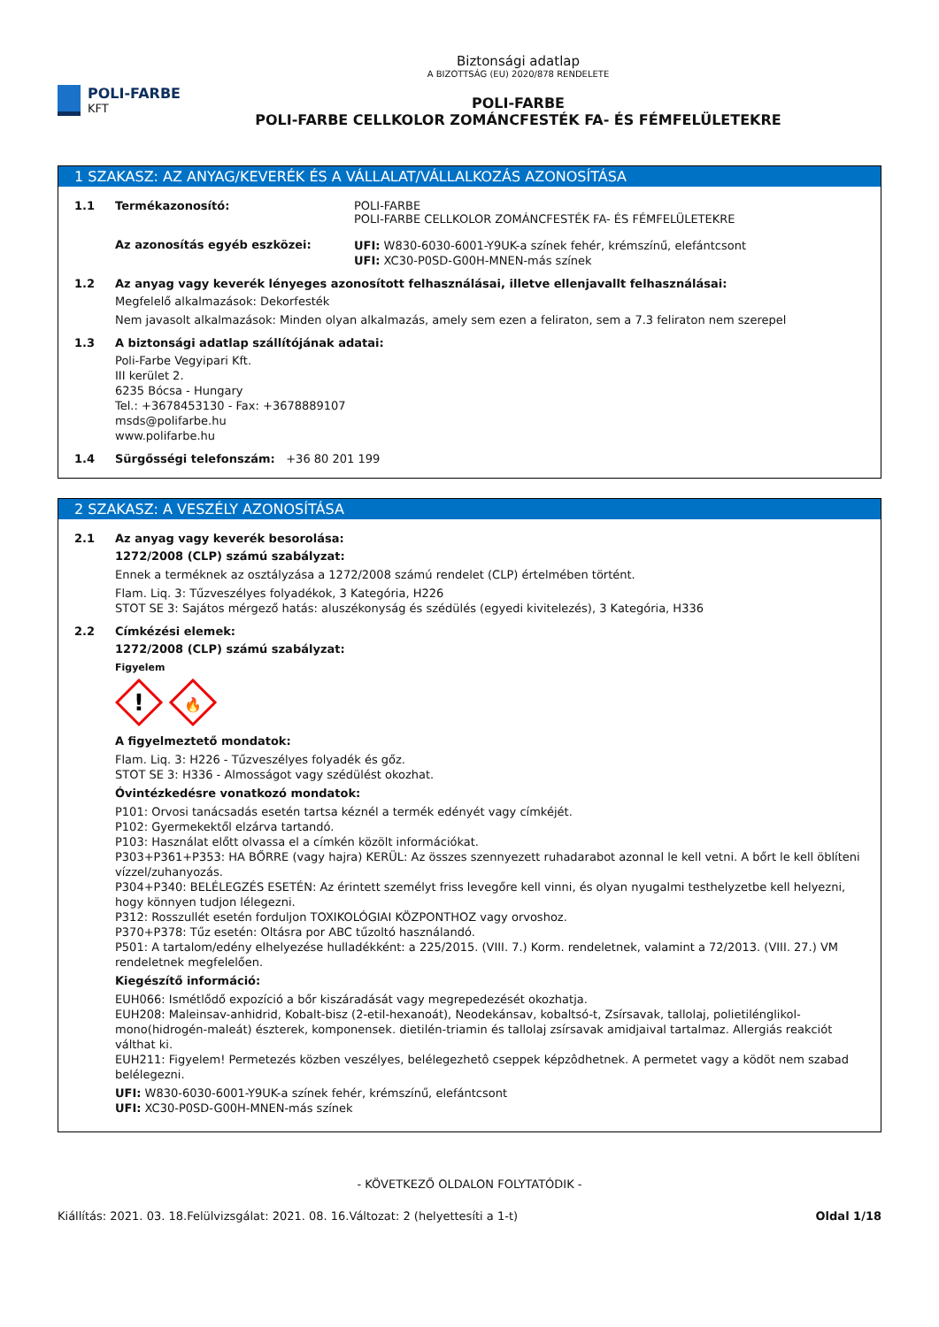POLI-FARBE
KFT
Biztonsági adatlap
A BIZOTTSÁG (EU) 2020/878 RENDELETE
POLI-FARBE
POLI-FARBE CELLKOLOR ZOMÁNCFESTÉK FA- ÉS FÉMFELÜLETEKRE
1 SZAKASZ: AZ ANYAG/KEVERÉK ÉS A VÁLLALAT/VÁLLALKOZÁS AZONOSÍTÁSA
1.1 Termékazonosító:
Az azonosítás egyéb eszközei:
POLI-FARBE
POLI-FARBE CELLKOLOR ZOMÁNCFESTÉK FA- ÉS FÉMFELÜLETEKRE
UFI: W830-6030-6001-Y9UK-a színek fehér, krémszínű, elefántcsont
UFI: XC30-P0SD-G00H-MNEN-más színek
1.2 Az anyag vagy keverék lényeges azonosított felhasználásai, illetve ellenjavallt felhasználásai:
Megfelelő alkalmazások: Dekorfesték
Nem javasolt alkalmazások: Minden olyan alkalmazás, amely sem ezen a feliraton, sem a 7.3 feliraton nem szerepel
1.3 A biztonsági adatlap szállítójának adatai:
Poli-Farbe Vegyipari Kft.
III kerület 2.
6235 Bócsa - Hungary
Tel.: +3678453130 - Fax: +3678889107
msds@polifarbe.hu
www.polifarbe.hu
1.4 Sürgősségi telefonszám: +36 80 201 199
2 SZAKASZ: A VESZÉLY AZONOSÍTÁSA
2.1 Az anyag vagy keverék besorolása:
1272/2008 (CLP) számú szabályzat:
Ennek a terméknek az osztályzása a 1272/2008 számú rendelet (CLP) értelmében történt.
Flam. Liq. 3: Tűzveszélyes folyadékok, 3 Kategória, H226
STOT SE 3: Sajátos mérgező hatás: aluszékonyság és szédülés (egyedi kivitelezés), 3 Kategória, H336
2.2 Címkézési elemek:
1272/2008 (CLP) számú szabályzat:
Figyelem
!
🔥
A figyelmeztető mondatok:
Flam. Liq. 3: H226 - Tűzveszélyes folyadék és gőz.
STOT SE 3: H336 - Almosságot vagy szédülést okozhat.
Óvintézkedésre vonatkozó mondatok:
P101: Orvosi tanácsadás esetén tartsa kéznél a termék edényét vagy címkéjét.
P102: Gyermekektől elzárva tartandó.
P103: Használat előtt olvassa el a címkén közölt információkat.
P303+P361+P353: HA BŐRRE (vagy hajra) KERÜL: Az összes szennyezett ruhadarabot azonnal le kell vetni. A bőrt le kell öblíteni vízzel/zuhanyozás.
P304+P340: BELÉLEGZÉS ESETÉN: Az érintett személyt friss levegőre kell vinni, és olyan nyugalmi testhelyzetbe kell helyezni, hogy könnyen tudjon lélegezni.
P312: Rosszullét esetén forduljon TOXIKOLÓGIAI KÖZPONTHOZ vagy orvoshoz.
P370+P378: Tűz esetén: Oltásra por ABC tűzoltó használandó.
P501: A tartalom/edény elhelyezése hulladékként: a 225/2015. (VIII. 7.) Korm. rendeletnek, valamint a 72/2013. (VIII. 27.) VM rendeletnek megfelelően.
Kiegészítő információ:
EUH066: Ismétlődő expozíció a bőr kiszáradását vagy megrepedezését okozhatja.
EUH208: Maleinsav-anhidrid, Kobalt-bisz (2-etil-hexanoát), Neodekánsav, kobaltsó-t, Zsírsavak, tallolaj, polietilénglikol-mono(hidrogén-maleát) észterek, komponensek. dietilén-triamin és tallolaj zsírsavak amidjaival tartalmaz. Allergiás reakciót válthat ki.
EUH211: Figyelem! Permetezés közben veszélyes, belélegezhetô cseppek képzôdhetnek. A permetet vagy a ködöt nem szabad belélegezni.
UFI: W830-6030-6001-Y9UK-a színek fehér, krémszínű, elefántcsont
UFI: XC30-P0SD-G00H-MNEN-más színek
- KÖVETKEZŐ OLDALON FOLYTATÓDIK -
Kiállítás: 2021. 03. 18. Felülvizsgálat: 2021. 08. 16. Változat: 2 (helyettesíti a 1-t) Oldal 1/18